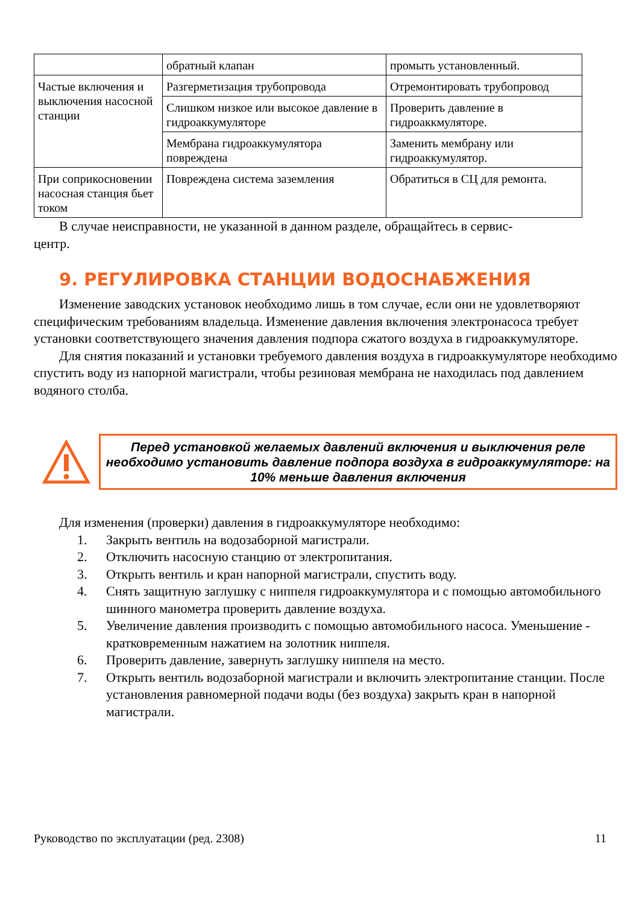| | обратный клапан | промыть установленный. |
| Частые включения и выключения насосной станции | Разгерметизация трубопровода | Отремонтировать трубопровод |
| | Слишком низкое или высокое давление в гидроаккумуляторе | Проверить давление в гидроаккмуляторе. |
| | Мембрана гидроаккумулятора повреждена | Заменить мембрану или гидроаккумулятор. |
| При соприкосновении насосная станция бьет током | Повреждена система заземления | Обратиться в СЦ для ремонта. |
В случае неисправности, не указанной в данном разделе, обращайтесь в сервис-
центр.
9. РЕГУЛИРОВКА СТАНЦИИ ВОДОСНАБЖЕНИЯ
Изменение заводских установок необходимо лишь в том случае, если они не удовлетворяют специфическим требованиям владельца. Изменение давления включения электронасоса требует установки соответствующего значения давления подпора сжатого воздуха в гидроаккумуляторе.
Для снятия показаний и установки требуемого давления воздуха в гидроаккумуляторе необходимо спустить воду из напорной магистрали, чтобы резиновая мембрана не находилась под давлением водяного столба.
Перед установкой желаемых давлений включения и выключения реле необходимо установить давление подпора воздуха в гидроаккумуляторе: на 10% меньше давления включения
Для изменения (проверки) давления в гидроаккумуляторе необходимо:
1. Закрыть вентиль на водозаборной магистрали.
2. Отключить насосную станцию от электропитания.
3. Открыть вентиль и кран напорной магистрали, спустить воду.
4. Снять защитную заглушку с ниппеля гидроаккумулятора и с помощью автомобильного шинного манометра проверить давление воздуха.
5. Увеличение давления производить с помощью автомобильного насоса. Уменьшение - кратковременным нажатием на золотник ниппеля.
6. Проверить давление, завернуть заглушку ниппеля на место.
7. Открыть вентиль водозаборной магистрали и включить электропитание станции. После установления равномерной подачи воды (без воздуха) закрыть кран в напорной магистрали.
Руководство по эксплуатации (ред. 2308) 11